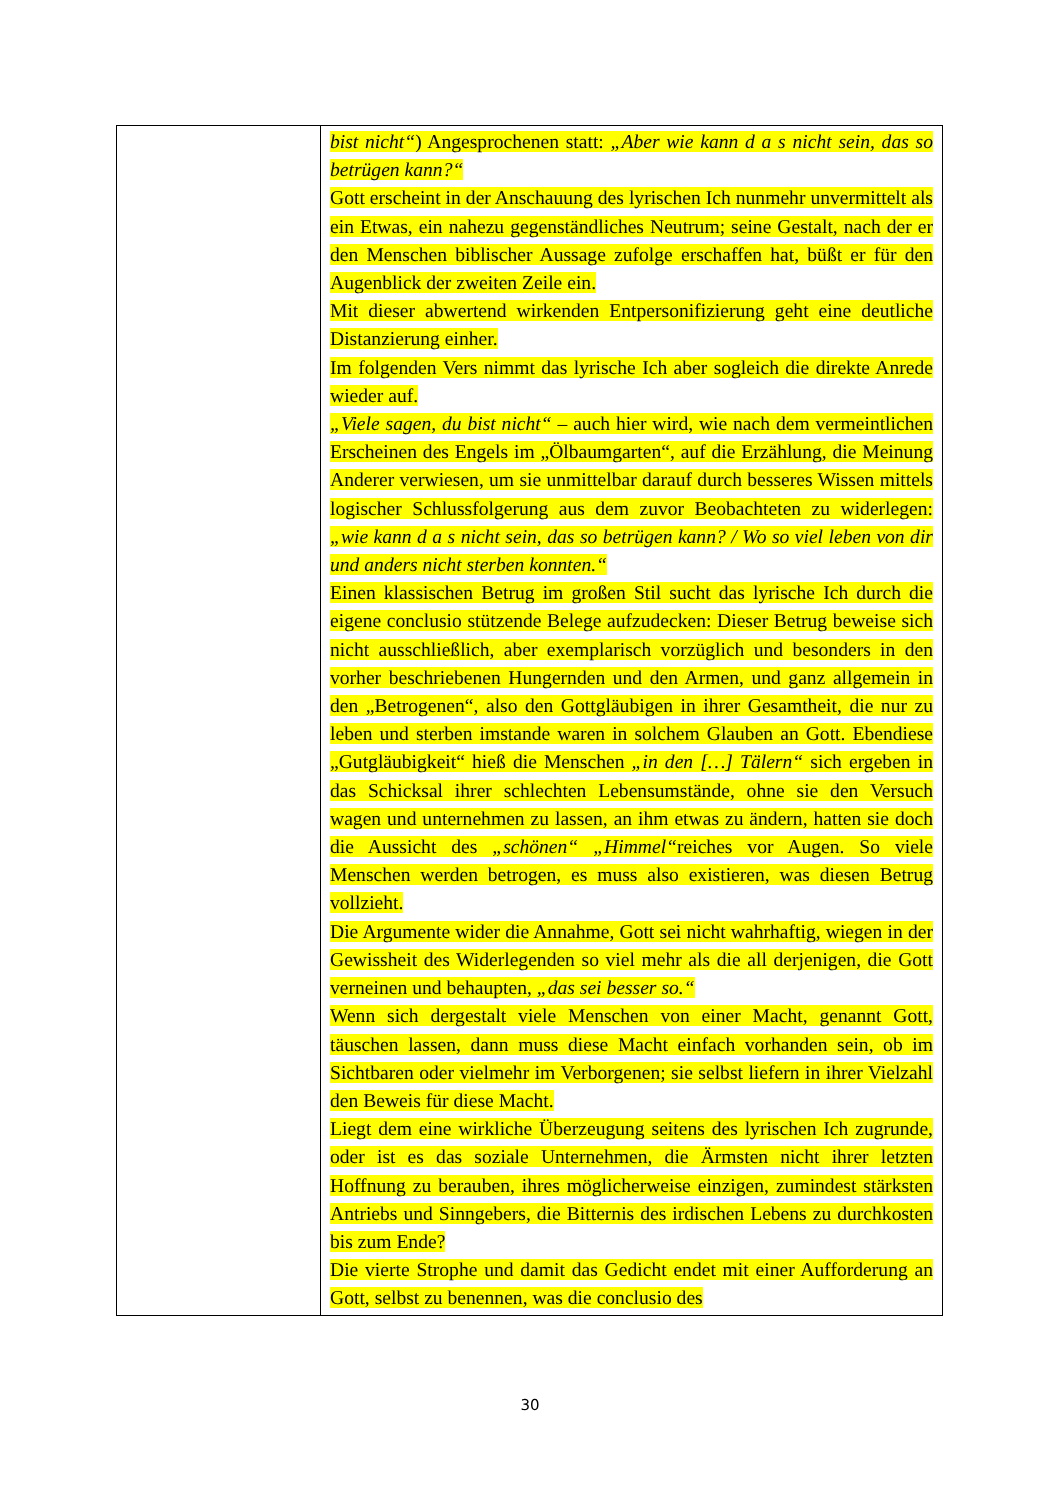| | bist nicht“ ) Angesprochenen statt: „Aber wie kann d a s nicht sein, das so betrügen kann?“ Gott erscheint in der Anschauung des lyrischen Ich nunmehr unvermittelt als ein Etwas, ein nahezu gegenständliches Neutrum; seine Gestalt, nach der er den Menschen biblischer Aussage zufolge erschaffen hat, büßt er für den Augenblick der zweiten Zeile ein. Mit dieser abwertend wirkenden Entpersonifizierung geht eine deutliche Distanzierung einher. Im folgenden Vers nimmt das lyrische Ich aber sogleich die direkte Anrede wieder auf. „Viele sagen, du bist nicht“ – auch hier wird, wie nach dem vermeintlichen Erscheinen des Engels im „Ölbaumgarten“, auf die Erzählung, die Meinung Anderer verwiesen, um sie unmittelbar darauf durch besseres Wissen mittels logischer Schlussfolgerung aus dem zuvor Beobachteten zu widerlegen: „wie kann d a s nicht sein, das so betrügen kann? / Wo so viel leben von dir und anders nicht sterben konnten.“ Einen klassischen Betrug im großen Stil sucht das lyrische Ich durch die eigene conclusio stützende Belege aufzudecken: Dieser Betrug beweise sich nicht ausschließlich, aber exemplarisch vorzüglich und besonders in den vorher beschriebenen Hungernden und den Armen, und ganz allgemein in den „Betrogenen“, also den Gottgläubigen in ihrer Gesamtheit, die nur zu leben und sterben imstande waren in solchem Glauben an Gott. Ebendiese „Gutgläubigkeit“ hieß die Menschen „in den […] Tälern“ sich ergeben in das Schicksal ihrer schlechten Lebensumstände, ohne sie den Versuch wagen und unternehmen zu lassen, an ihm etwas zu ändern, hatten sie doch die Aussicht des „schönen“ „Himmel“ reiches vor Augen. So viele Menschen werden betrogen, es muss also existieren, was diesen Betrug vollzieht. Die Argumente wider die Annahme, Gott sei nicht wahrhaftig, wiegen in der Gewissheit des Widerlegenden so viel mehr als die all derjenigen, die Gott verneinen und behaupten, „das sei besser so.“ Wenn sich dergestalt viele Menschen von einer Macht, genannt Gott, täuschen lassen, dann muss diese Macht einfach vorhanden sein, ob im Sichtbaren oder vielmehr im Verborgenen; sie selbst liefern in ihrer Vielzahl den Beweis für diese Macht. Liegt dem eine wirkliche Überzeugung seitens des lyrischen Ich zugrunde, oder ist es das soziale Unternehmen, die Ärmsten nicht ihrer letzten Hoffnung zu berauben, ihres möglicherweise einzigen, zumindest stärksten Antriebs und Sinngebers, die Bitternis des irdischen Lebens zu durchkosten bis zum Ende? Die vierte Strophe und damit das Gedicht endet mit einer Aufforderung an Gott, selbst zu benennen, was die conclusio des |
30